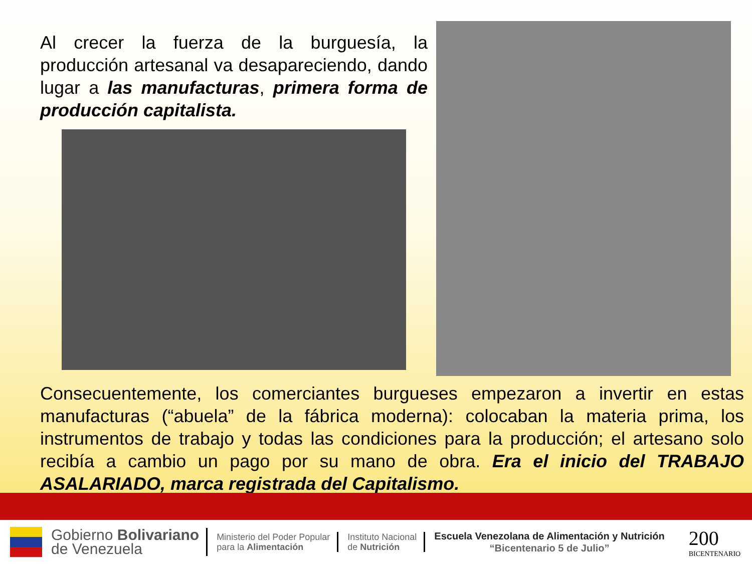Al crecer la fuerza de la burguesía, la producción artesanal va desapareciendo, dando lugar a las manufacturas, primera forma de producción capitalista.
Consecuentemente, los comerciantes burgueses empezaron a invertir en estas manufacturas (“abuela” de la fábrica moderna): colocaban la materia prima, los instrumentos de trabajo y todas las condiciones para la producción; el artesano solo recibía a cambio un pago por su mano de obra. Era el inicio del TRABAJO ASALARIADO, marca registrada del Capitalismo.
Gobierno Bolivariano
de Venezuela
Ministerio del Poder Popular
para la Alimentación
Instituto Nacional
de Nutrición
Escuela Venezolana de Alimentación y Nutrición
“Bicentenario 5 de Julio”
200
BICENTENARIO